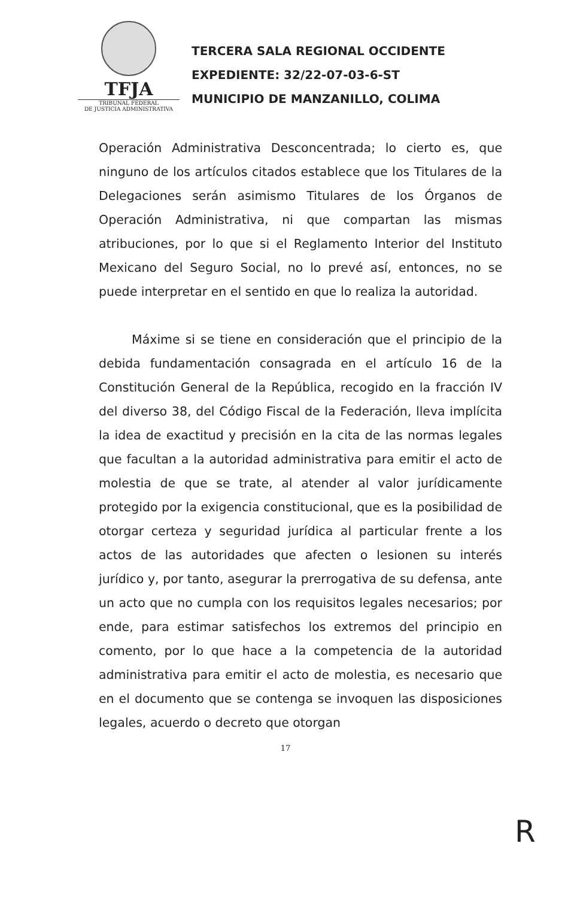TFJA
TRIBUNAL FEDERAL
DE JUSTICIA ADMINISTRATIVA
TERCERA SALA REGIONAL OCCIDENTE
EXPEDIENTE: 32/22-07-03-6-ST
MUNICIPIO DE MANZANILLO, COLIMA
Operación Administrativa Desconcentrada; lo cierto es, que ninguno de los artículos citados establece que los Titulares de la Delegaciones serán asimismo Titulares de los Órganos de Operación Administrativa, ni que compartan las mismas atribuciones, por lo que si el Reglamento Interior del Instituto Mexicano del Seguro Social, no lo prevé así, entonces, no se puede interpretar en el sentido en que lo realiza la autoridad.
Máxime si se tiene en consideración que el principio de la debida fundamentación consagrada en el artículo 16 de la Constitución General de la República, recogido en la fracción IV del diverso 38, del Código Fiscal de la Federación, lleva implícita la idea de exactitud y precisión en la cita de las normas legales que facultan a la autoridad administrativa para emitir el acto de molestia de que se trate, al atender al valor jurídicamente protegido por la exigencia constitucional, que es la posibilidad de otorgar certeza y seguridad jurídica al particular frente a los actos de las autoridades que afecten o lesionen su interés jurídico y, por tanto, asegurar la prerrogativa de su defensa, ante un acto que no cumpla con los requisitos legales necesarios; por ende, para estimar satisfechos los extremos del principio en comento, por lo que hace a la competencia de la autoridad administrativa para emitir el acto de molestia, es necesario que en el documento que se contenga se invoquen las disposiciones legales, acuerdo o decreto que otorgan
17
R